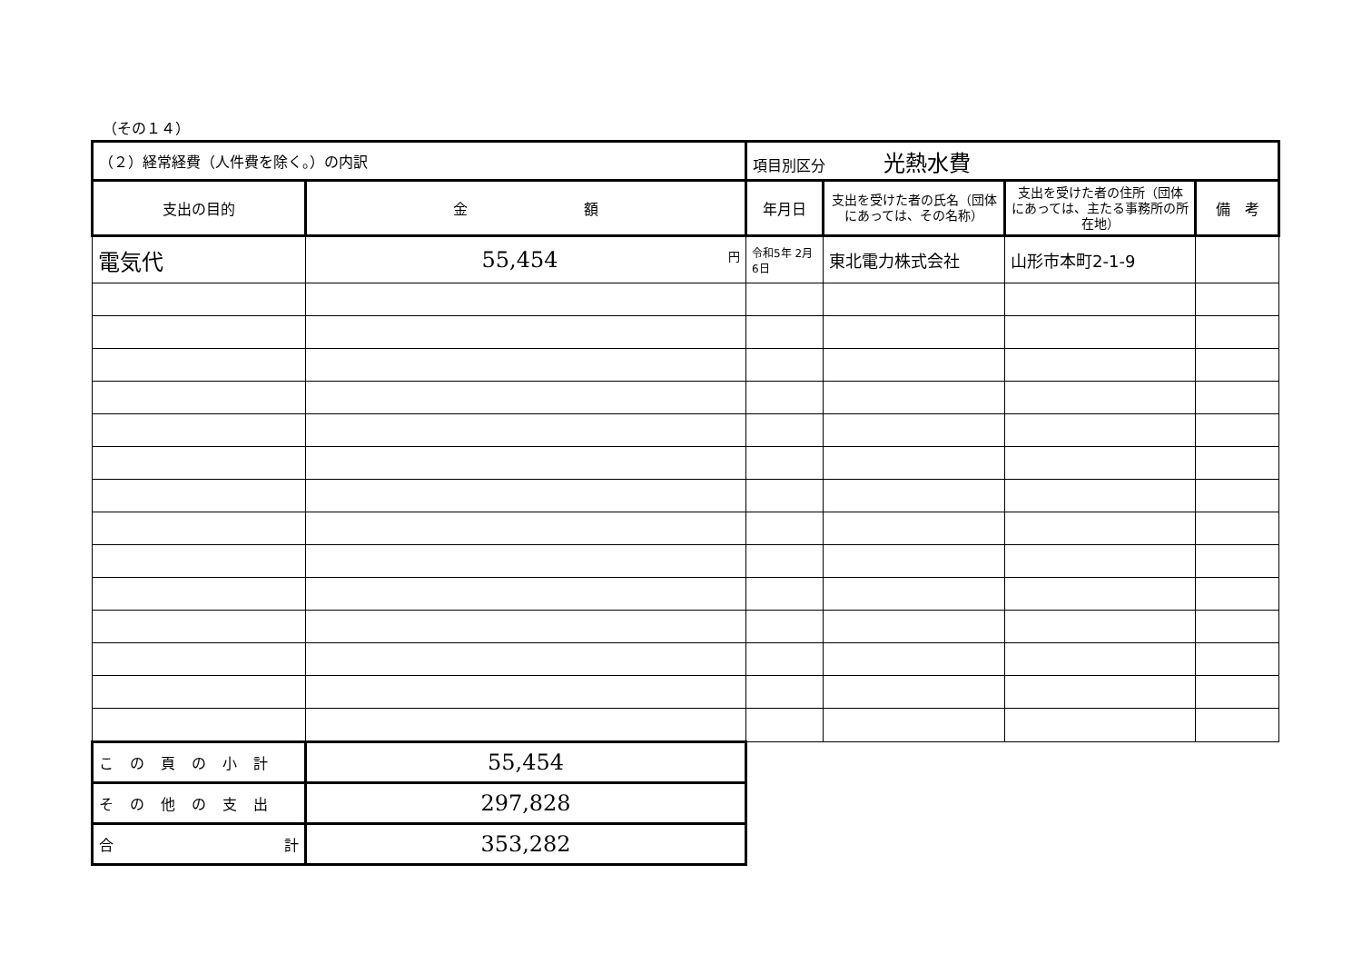（その１４）
| （２）経常経費（人件費を除く。）の内訳 | | 項目別区分 光熱水費 | | | |
| 支出の目的 | 金 額 | 年月日 | 支出を受けた者の氏名（団体にあっては、その名称） | 支出を受けた者の住所（団体にあっては、主たる事務所の所在地） | 備 考 |
| 電気代 | 55,454 円 | 令和5年 2月6日 | 東北電力株式会社 | 山形市本町2-1-9 | |
| この頁の小計 | 55,454 | | | | |
| その他の支出 | 297,828 | | | | |
| 合 計 | 353,282 | | | | |